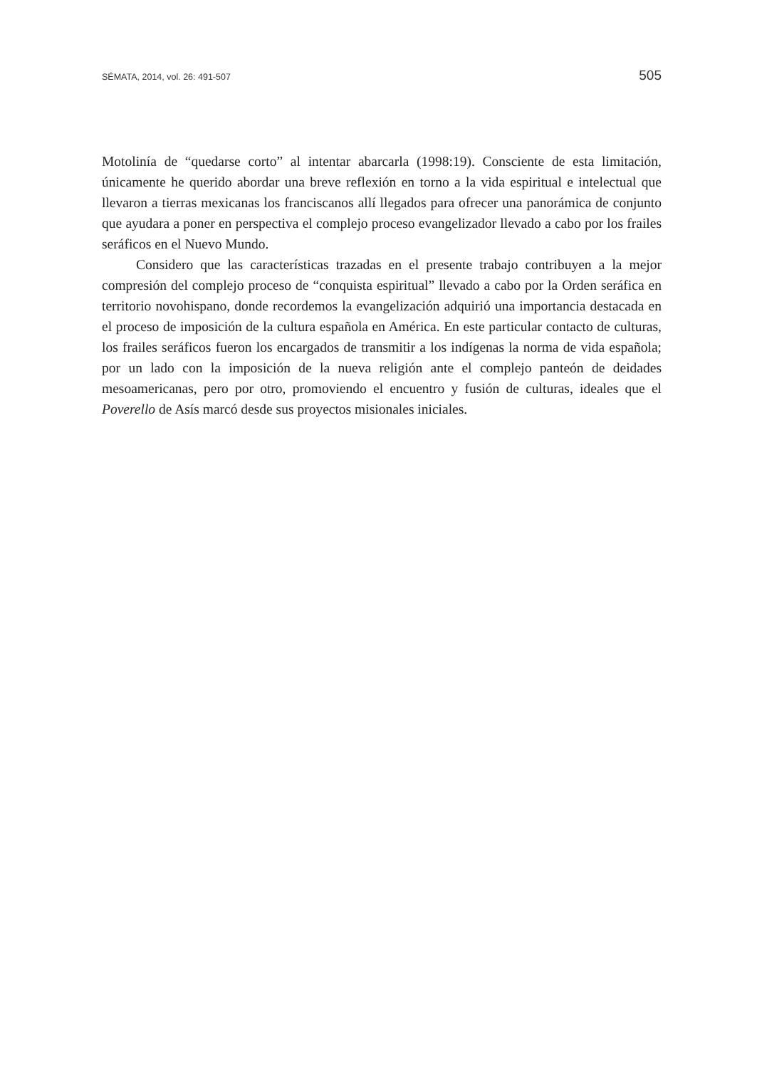SÉMATA, 2014, vol. 26: 491-507 505
Motolinía de “quedarse corto” al intentar abarcarla (1998:19). Consciente de esta limitación, únicamente he querido abordar una breve reflexión en torno a la vida espiritual e intelectual que llevaron a tierras mexicanas los franciscanos allí llegados para ofrecer una panorámica de conjunto que ayudara a poner en perspectiva el complejo proceso evangelizador llevado a cabo por los frailes seráficos en el Nuevo Mundo.
Considero que las características trazadas en el presente trabajo contribuyen a la mejor compresión del complejo proceso de “conquista espiritual” llevado a cabo por la Orden seráfica en territorio novohispano, donde recordemos la evangelización adquirió una importancia destacada en el proceso de imposición de la cultura española en América. En este particular contacto de culturas, los frailes seráficos fueron los encargados de transmitir a los indígenas la norma de vida española; por un lado con la imposición de la nueva religión ante el complejo panteón de deidades mesoamericanas, pero por otro, promoviendo el encuentro y fusión de culturas, ideales que el Poverello de Asís marcó desde sus proyectos misionales iniciales.